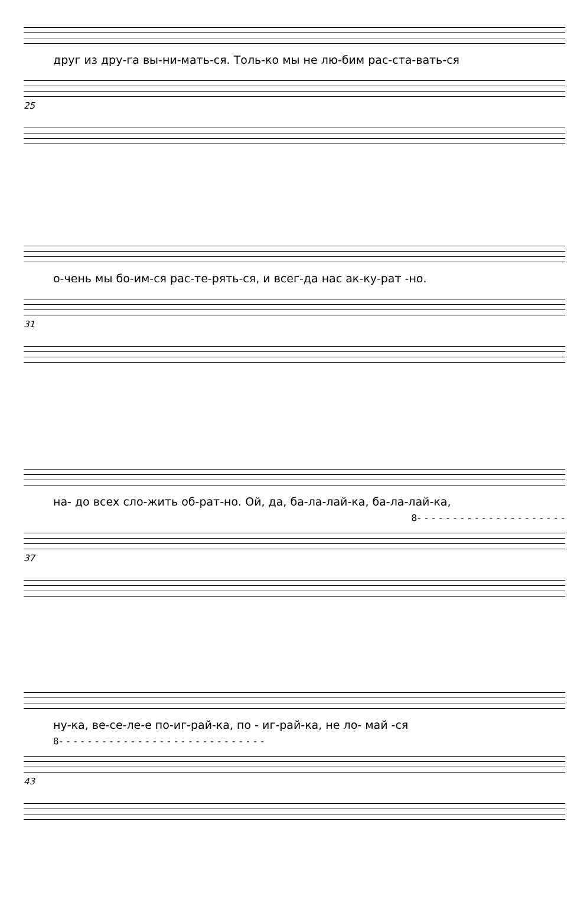друг из дру-га вы-ни-мать-ся. Толь-ко мы не лю-бим рас-ста-вать-ся
25
о-чень мы бо-им-ся рас-те-рять-ся, и всег-да нас ак-ку-рат -но.
31
на- до всех сло-жить об-рат-но. Ой, да, ба-ла-лай-ка, ба-ла-лай-ка,
8- - - - - - - - - - - - - - - - - - - - -
37
ну-ка, ве-се-ле-е по-иг-рай-ка, по - иг-рай-ка, не ло- май -ся
8- - - - - - - - - - - - - - - - - - - - - - - - - - - - -
43